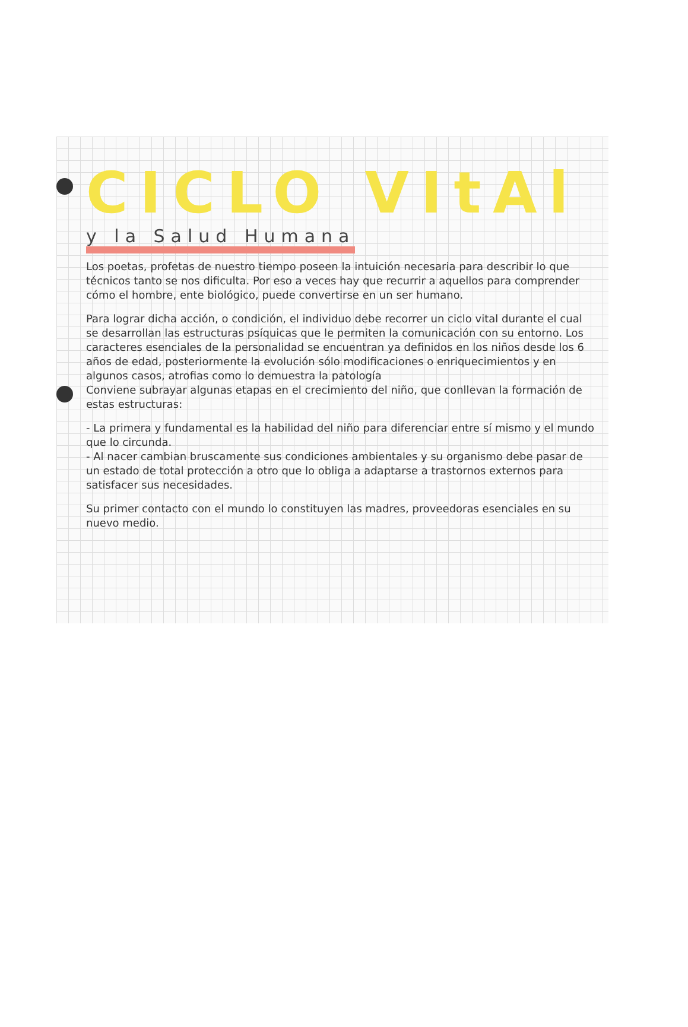CICLO VItAl
y la Salud Humana
Los poetas, profetas de nuestro tiempo poseen la intuición necesaria para describir lo que técnicos tanto se nos dificulta. Por eso a veces hay que recurrir a aquellos para comprender cómo el hombre, ente biológico, puede convertirse en un ser humano.
Para lograr dicha acción, o condición, el individuo debe recorrer un ciclo vital durante el cual se desarrollan las estructuras psíquicas que le permiten la comunicación con su entorno. Los caracteres esenciales de la personalidad se encuentran ya definidos en los niños desde los 6 años de edad, posteriormente la evolución sólo modificaciones o enriquecimientos y en algunos casos, atrofias como lo demuestra la patología
Conviene subrayar algunas etapas en el crecimiento del niño, que conllevan la formación de estas estructuras:
- La primera y fundamental es la habilidad del niño para diferenciar entre sí mismo y el mundo que lo circunda.
- Al nacer cambian bruscamente sus condiciones ambientales y su organismo debe pasar de un estado de total protección a otro que lo obliga a adaptarse a trastornos externos para satisfacer sus necesidades.
Su primer contacto con el mundo lo constituyen las madres, proveedoras esenciales en su nuevo medio.